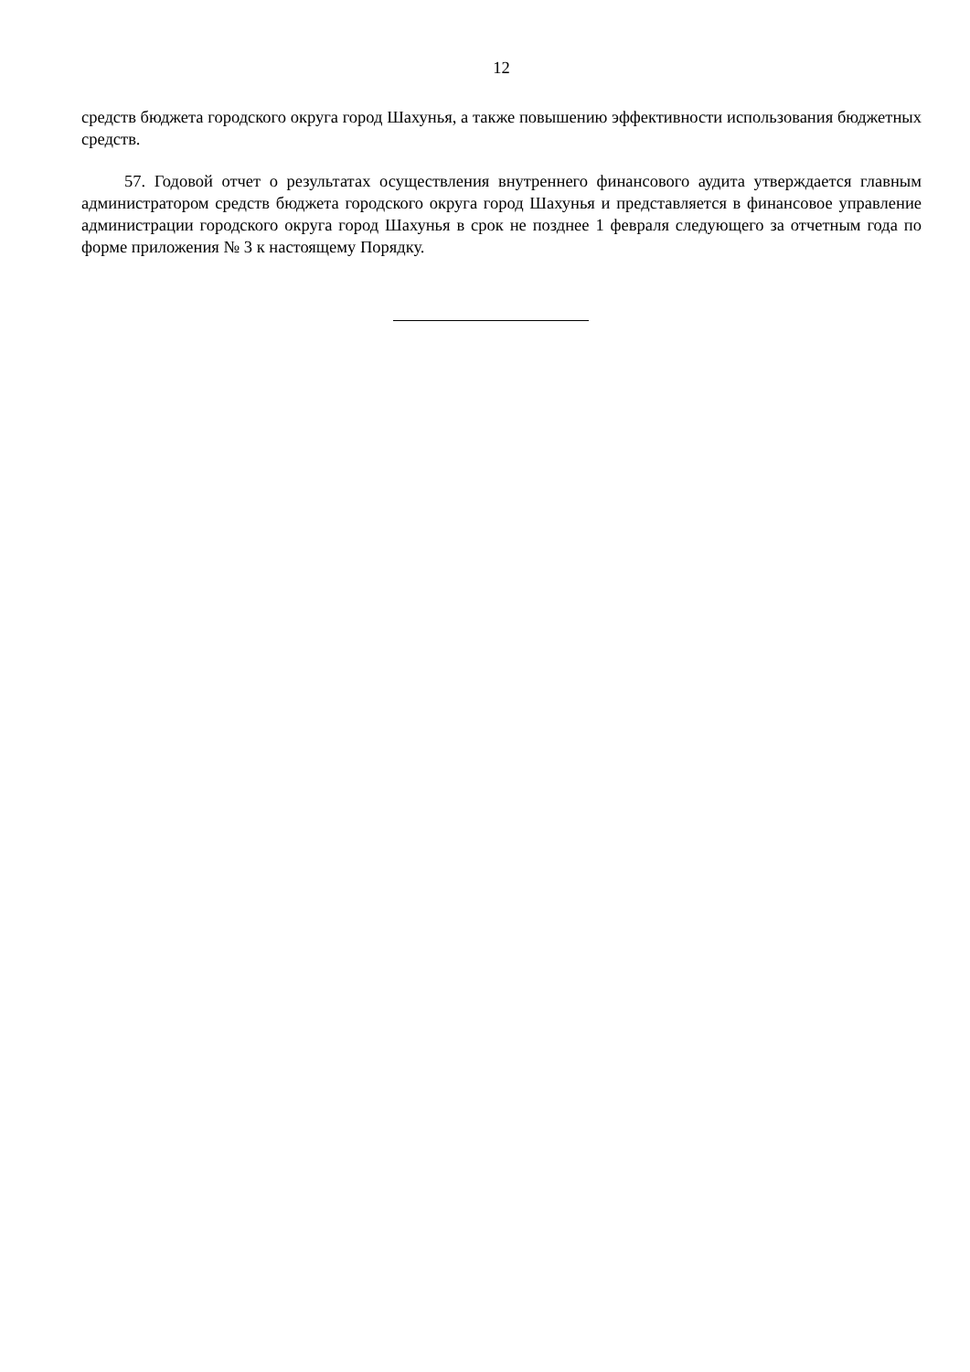12
средств бюджета городского округа город Шахунья, а также повышению эффективности использования бюджетных средств.
57. Годовой отчет о результатах осуществления внутреннего финансового аудита утверждается главным администратором средств бюджета городского округа город Шахунья и представляется в финансовое управление администрации городского округа город Шахунья в срок не позднее 1 февраля следующего за отчетным года по форме приложения № 3 к настоящему Порядку.